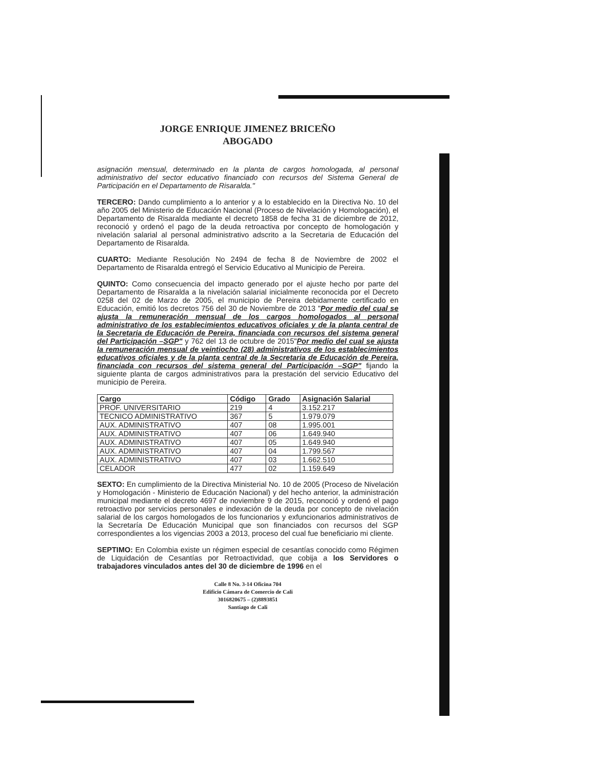JORGE ENRIQUE JIMENEZ BRICEÑO
ABOGADO
asignación mensual, determinado en la planta de cargos homologada, al personal administrativo del sector educativo financiado con recursos del Sistema General de Participación en el Departamento de Risaralda."
TERCERO: Dando cumplimiento a lo anterior y a lo establecido en la Directiva No. 10 del año 2005 del Ministerio de Educación Nacional (Proceso de Nivelación y Homologación), el Departamento de Risaralda mediante el decreto 1858 de fecha 31 de diciembre de 2012, reconoció y ordenó el pago de la deuda retroactiva por concepto de homologación y nivelación salarial al personal administrativo adscrito a la Secretaria de Educación del Departamento de Risaralda.
CUARTO: Mediante Resolución No 2494 de fecha 8 de Noviembre de 2002 el Departamento de Risaralda entregó el Servicio Educativo al Municipio de Pereira.
QUINTO: Como consecuencia del impacto generado por el ajuste hecho por parte del Departamento de Risaralda a la nivelación salarial inicialmente reconocida por el Decreto 0258 del 02 de Marzo de 2005, el municipio de Pereira debidamente certificado en Educación, emitió los decretos 756 del 30 de Noviembre de 2013 "Por medio del cual se ajusta la remuneración mensual de los cargos homologados al personal administrativo de los establecimientos educativos oficiales y de la planta central de la Secretaria de Educación de Pereira, financiada con recursos del sistema general del Participación –SGP" y 762 del 13 de octubre de 2015"Por medio del cual se ajusta la remuneración mensual de veintiocho (28) administrativos de los establecimientos educativos oficiales y de la planta central de la Secretaria de Educación de Pereira, financiada con recursos del sistema general del Participación –SGP" fijando la siguiente planta de cargos administrativos para la prestación del servicio Educativo del municipio de Pereira.
| Cargo | Código | Grado | Asignación Salarial |
| --- | --- | --- | --- |
| PROF. UNIVERSITARIO | 219 | 4 | 3.152.217 |
| TECNICO ADMINISTRATIVO | 367 | 5 | 1.979.079 |
| AUX. ADMINISTRATIVO | 407 | 08 | 1.995.001 |
| AUX. ADMINISTRATIVO | 407 | 06 | 1.649.940 |
| AUX. ADMINISTRATIVO | 407 | 05 | 1.649.940 |
| AUX. ADMINISTRATIVO | 407 | 04 | 1.799.567 |
| AUX. ADMINISTRATIVO | 407 | 03 | 1.662.510 |
| CELADOR | 477 | 02 | 1.159.649 |
SEXTO: En cumplimiento de la Directiva Ministerial No. 10 de 2005 (Proceso de Nivelación y Homologación - Ministerio de Educación Nacional) y del hecho anterior, la administración municipal mediante el decreto 4697 de noviembre 9 de 2015, reconoció y ordenó el pago retroactivo por servicios personales e indexación de la deuda por concepto de nivelación salarial de los cargos homologados de los funcionarios y exfuncionarios administrativos de la Secretaría De Educación Municipal que son financiados con recursos del SGP correspondientes a los vigencias 2003 a 2013, proceso del cual fue beneficiario mi cliente.
SEPTIMO: En Colombia existe un régimen especial de cesantías conocido como Régimen de Liquidación de Cesantías por Retroactividad, que cobija a los Servidores o trabajadores vinculados antes del 30 de diciembre de 1996 en el
Calle 8 No. 3-14 Oficina 704
Edificio Cámara de Comercio de Cali
3016820675 – (2)8893851
Santiago de Cali